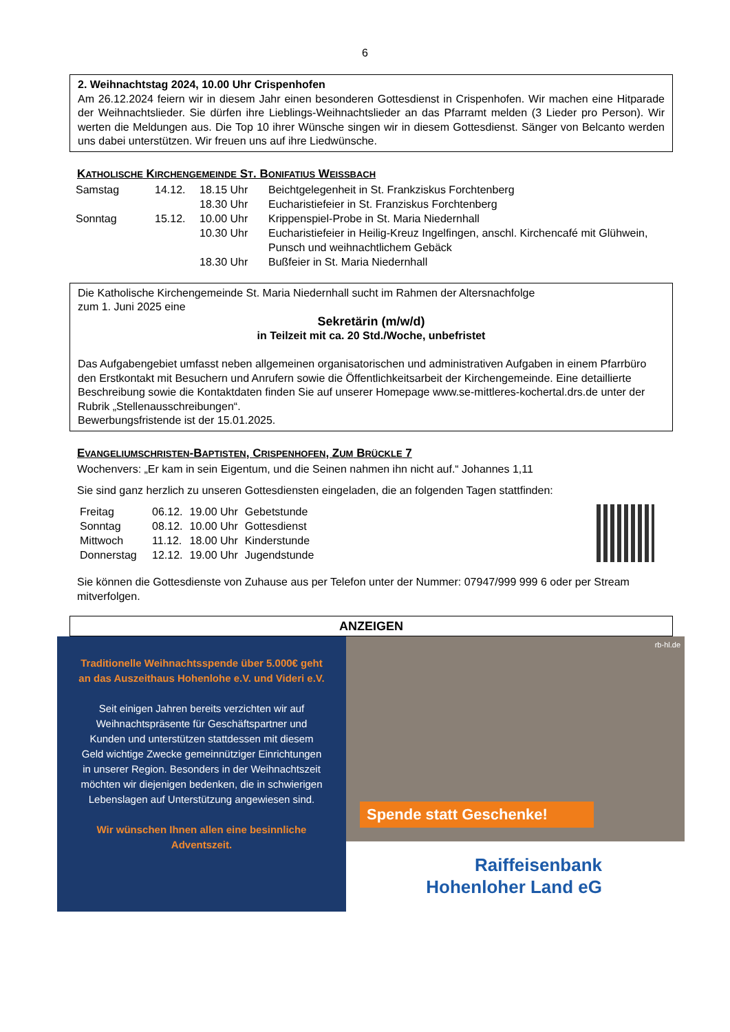6
2. Weihnachtstag 2024, 10.00 Uhr Crispenhofen
Am 26.12.2024 feiern wir in diesem Jahr einen besonderen Gottesdienst in Crispenhofen. Wir machen eine Hitparade der Weihnachtslieder. Sie dürfen ihre Lieblings-Weihnachtslieder an das Pfarramt melden (3 Lieder pro Person). Wir werten die Meldungen aus. Die Top 10 ihrer Wünsche singen wir in diesem Gottesdienst. Sänger von Belcanto werden uns dabei unterstützen. Wir freuen uns auf ihre Liedwünsche.
KATHOLISCHE KIRCHENGEMEINDE ST. BONIFATIUS WEISSBACH
| Samstag | 14.12. | 18.15 Uhr | Beichtgelegenheit in St. Frankziskus Forchtenberg |
| | | 18.30 Uhr | Eucharistiefeier in St. Franziskus Forchtenberg |
| Sonntag | 15.12. | 10.00 Uhr | Krippenspiel-Probe in St. Maria Niedernhall |
| | | 10.30 Uhr | Eucharistiefeier in Heilig-Kreuz Ingelfingen, anschl. Kirchencafé mit Glühwein, Punsch und weihnachtlichem Gebäck |
| | | 18.30 Uhr | Bußfeier in St. Maria Niedernhall |
Die Katholische Kirchengemeinde St. Maria Niedernhall sucht im Rahmen der Altersnachfolge
zum 1. Juni 2025 eine
Sekretärin (m/w/d)
in Teilzeit mit ca. 20 Std./Woche, unbefristet
Das Aufgabengebiet umfasst neben allgemeinen organisatorischen und administrativen Aufgaben in einem Pfarrbüro den Erstkontakt mit Besuchern und Anrufern sowie die Öffentlichkeitsarbeit der Kirchengemeinde. Eine detaillierte Beschreibung sowie die Kontaktdaten finden Sie auf unserer Homepage www.se-mittleres-kochertal.drs.de unter der Rubrik „Stellenausschreibungen“.
Bewerbungsfristende ist der 15.01.2025.
EVANGELIUMSCHRISTEN-BAPTISTEN, CRISPENHOFEN, ZUM BRÜCKLE 7
Wochenvers: „Er kam in sein Eigentum, und die Seinen nahmen ihn nicht auf.“ Johannes 1,11
Sie sind ganz herzlich zu unseren Gottesdiensten eingeladen, die an folgenden Tagen stattfinden:
| Freitag | 06.12. | 19.00 Uhr | Gebetstunde |
| Sonntag | 08.12. | 10.00 Uhr | Gottesdienst |
| Mittwoch | 11.12. | 18.00 Uhr | Kinderstunde |
| Donnerstag | 12.12. | 19.00 Uhr | Jugendstunde |
Sie können die Gottesdienste von Zuhause aus per Telefon unter der Nummer: 07947/999 999 6 oder per Stream mitverfolgen.
ANZEIGEN
Traditionelle Weihnachtsspende über 5.000€ geht an das Auszeithaus Hohenlohe e.V. und Videri e.V.
Seit einigen Jahren bereits verzichten wir auf Weihnachtspräsente für Geschäftspartner und Kunden und unterstützen stattdessen mit diesem Geld wichtige Zwecke gemeinnütziger Einrichtungen in unserer Region. Besonders in der Weihnachtszeit möchten wir diejenigen bedenken, die in schwierigen Lebenslagen auf Unterstützung angewiesen sind.
Wir wünschen Ihnen allen eine besinnliche Adventszeit.
rb-hl.de
Spende statt Geschenke!
Raiffeisenbank
Hohenloher Land eG